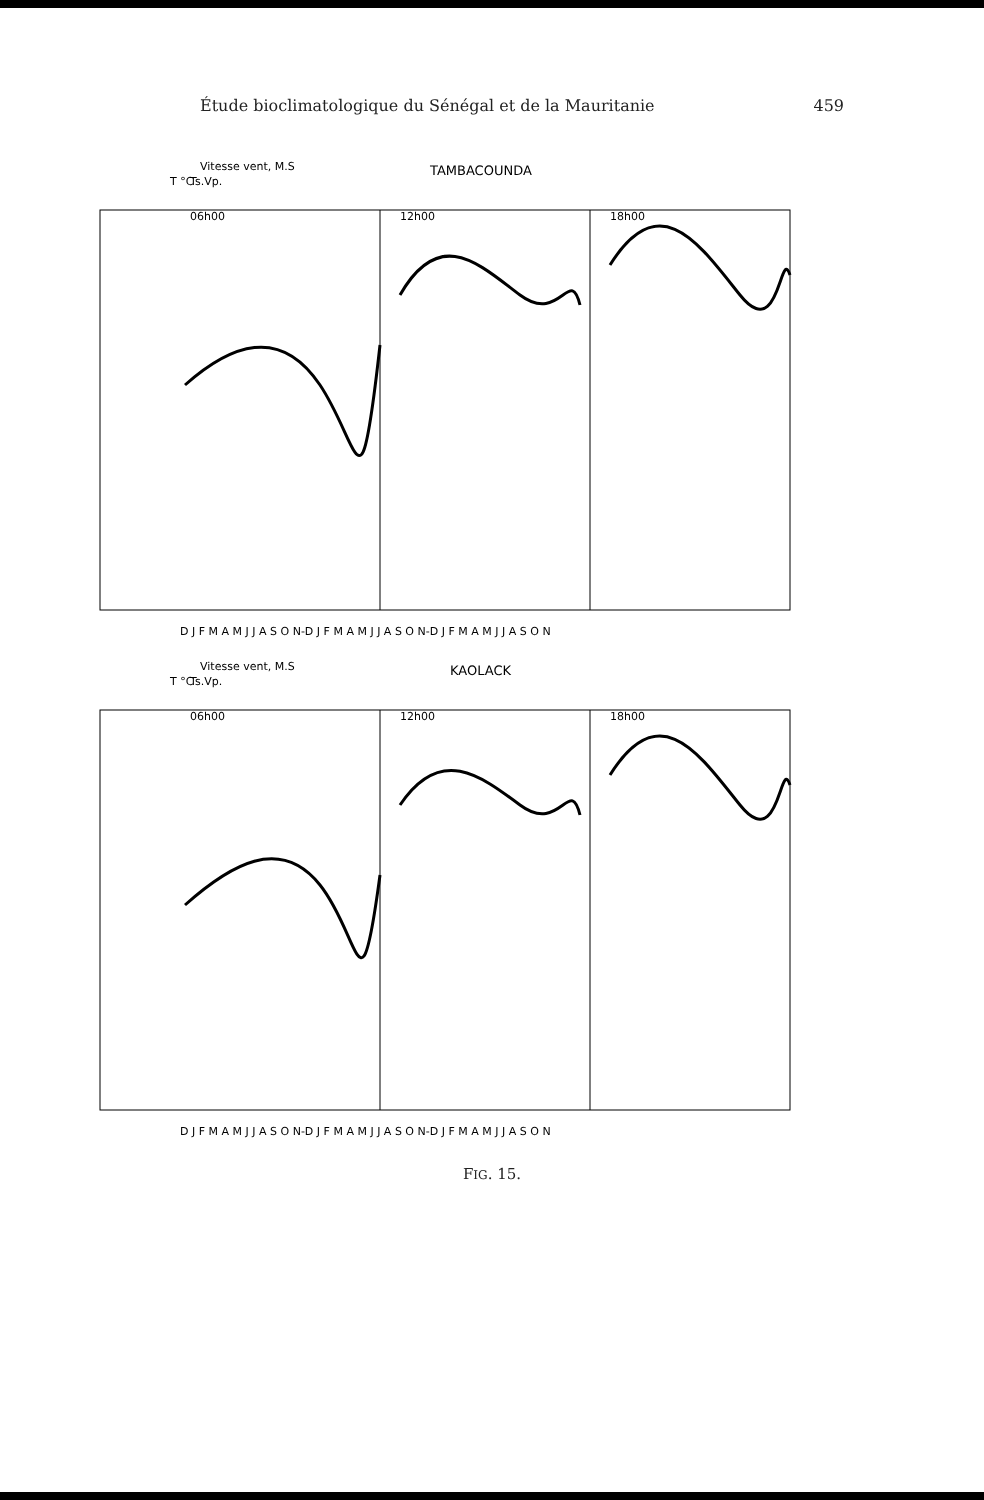Étude bioclimatologique du Sénégal et de la Mauritanie 459
Vitesse vent, M.S
T °C
Ts.Vp.
TAMBACOUNDA
06h00
12h00
18h00
D J F M A M J J A S O N-D J F M A M J J A S O N-D J F M A M J J A S O N
Vitesse vent, M.S
T °C
Ts.Vp.
KAOLACK
06h00
12h00
18h00
D J F M A M J J A S O N-D J F M A M J J A S O N-D J F M A M J J A S O N
FIG. 15.